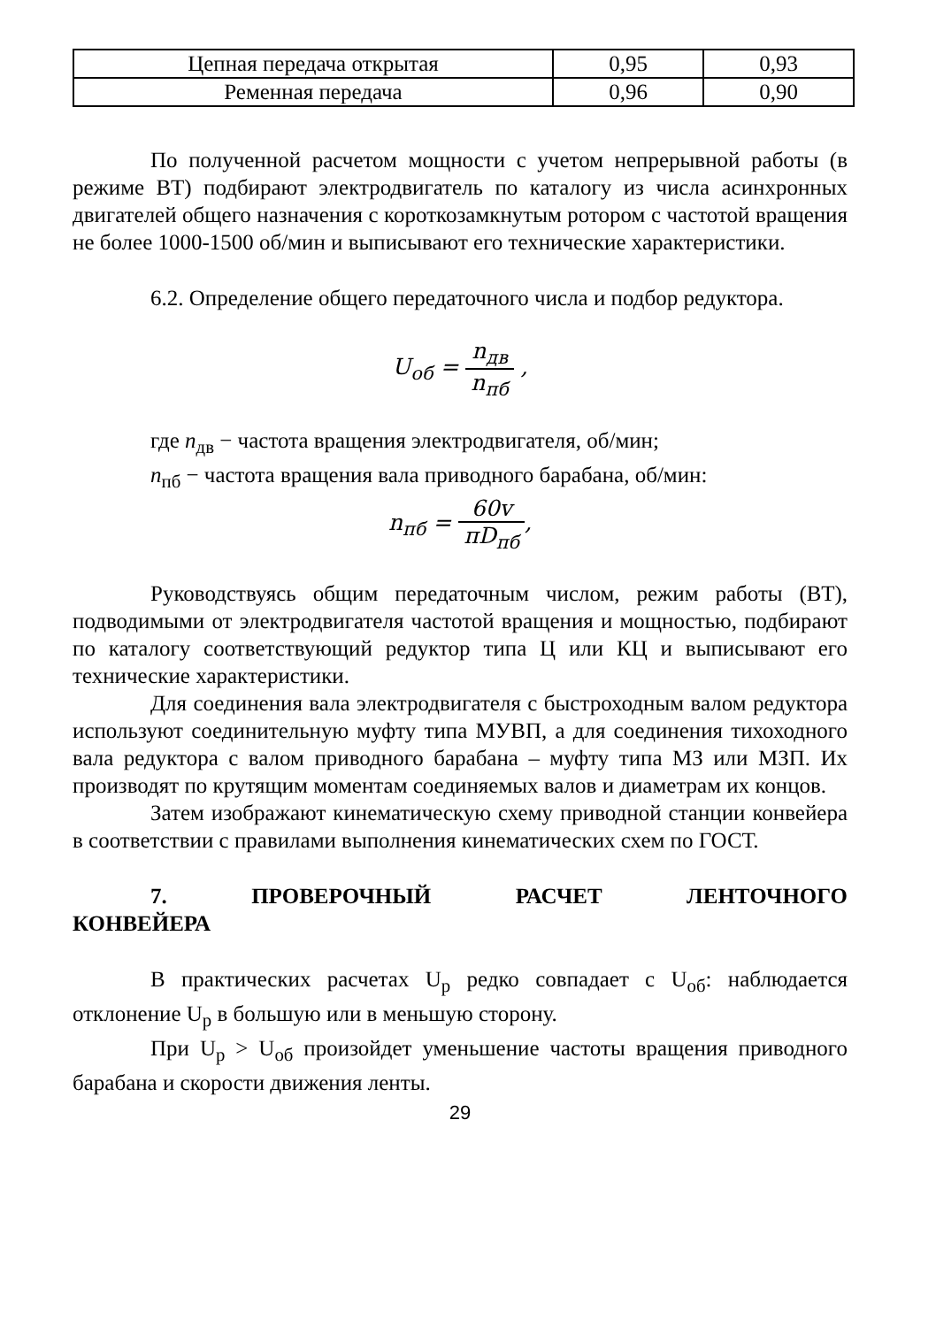| Цепная передача открытая | 0,95 | 0,93 |
| Ременная передача | 0,96 | 0,90 |
По полученной расчетом мощности с учетом непрерывной работы (в режиме ВТ) подбирают электродвигатель по каталогу из числа асинхронных двигателей общего назначения с короткозамкнутым ротором с частотой вращения не более 1000-1500 об/мин и выписывают его технические характеристики.
6.2. Определение общего передаточного числа и подбор редуктора.
U<sub>об</sub> = n<sub>дв</sub> n<sub>пб</sub> ,
где n<sub>дв</sub> − частота вращения электродвигателя, об/мин;
n<sub>пб</sub> − частота вращения вала приводного барабана, об/мин:
n<sub>пб</sub> = 60v πD<sub>пб</sub>,
Руководствуясь общим передаточным числом, режим работы (ВТ), подводимыми от электродвигателя частотой вращения и мощностью, подбирают по каталогу соответствующий редуктор типа Ц или КЦ и выписывают его технические характеристики.
Для соединения вала электродвигателя с быстроходным валом редуктора используют соединительную муфту типа МУВП, а для соединения тихоходного вала редуктора с валом приводного барабана – муфту типа МЗ или МЗП. Их производят по крутящим моментам соединяемых валов и диаметрам их концов.
Затем изображают кинематическую схему приводной станции конвейера в соответствии с правилами выполнения кинематических схем по ГОСТ.
7. ПРОВЕРОЧНЫЙ РАСЧЕТ ЛЕНТОЧНОГО
КОНВЕЙЕРА
В практических расчетах U<sub>р</sub> редко совпадает с U<sub>об</sub>: наблюдается отклонение U<sub>р</sub> в большую или в меньшую сторону.
При U<sub>р</sub> > U<sub>об</sub> произойдет уменьшение частоты вращения приводного барабана и скорости движения ленты.
29